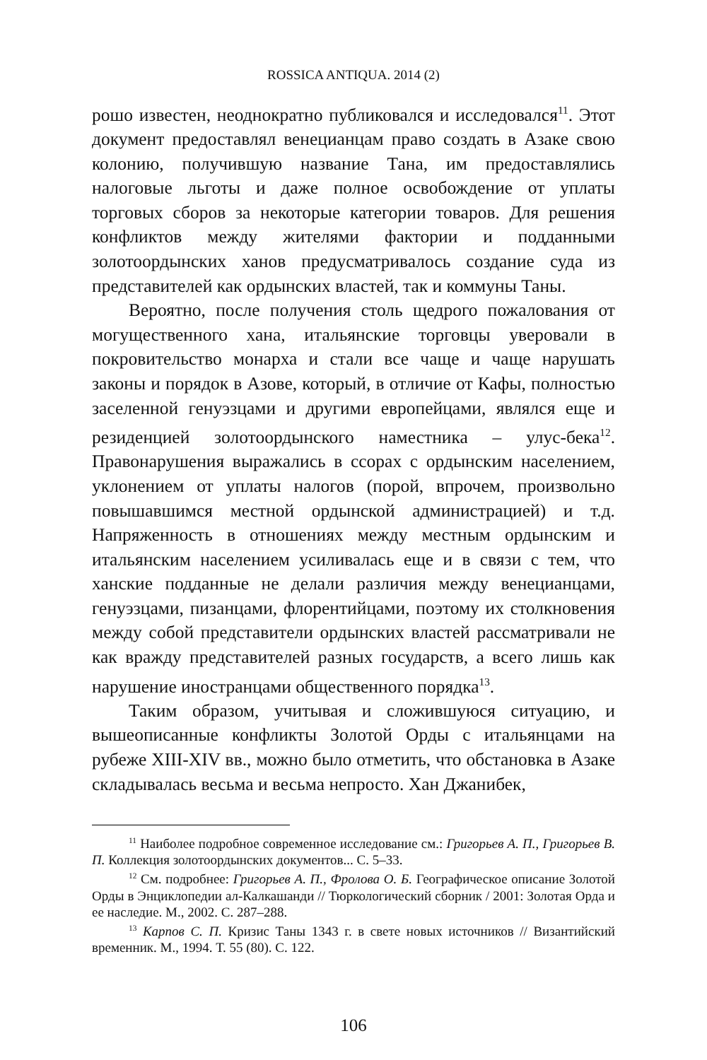ROSSICA ANTIQUA. 2014 (2)
рошо известен, неоднократно публиковался и исследовался<sup>11</sup>. Этот документ предоставлял венецианцам право создать в Азаке свою колонию, получившую название Тана, им предоставлялись налоговые льготы и даже полное освобождение от уплаты торговых сборов за некоторые категории товаров. Для решения конфликтов между жителями фактории и подданными золотоордынских ханов предусматривалось создание суда из представителей как ордынских властей, так и коммуны Таны.
Вероятно, после получения столь щедрого пожалования от могущественного хана, итальянские торговцы уверовали в покровительство монарха и стали все чаще и чаще нарушать законы и порядок в Азове, который, в отличие от Кафы, полностью заселенной генуэзцами и другими европейцами, являлся еще и резиденцией золотоордынского наместника – улус-бека<sup>12</sup>. Правонарушения выражались в ссорах с ордынским населением, уклонением от уплаты налогов (порой, впрочем, произвольно повышавшимся местной ордынской администрацией) и т.д. Напряженность в отношениях между местным ордынским и итальянским населением усиливалась еще и в связи с тем, что ханские подданные не делали различия между венецианцами, генуэзцами, пизанцами, флорентийцами, поэтому их столкновения между собой представители ордынских властей рассматривали не как вражду представителей разных государств, а всего лишь как нарушение иностранцами общественного порядка<sup>13</sup>.
Таким образом, учитывая и сложившуюся ситуацию, и вышеописанные конфликты Золотой Орды с итальянцами на рубеже XIII-XIV вв., можно было отметить, что обстановка в Азаке складывалась весьма и весьма непросто. Хан Джанибек,
<sup>11</sup> Наиболее подробное современное исследование см.: Григорьев А. П., Григорьев В. П. Коллекция золотоордынских документов... С. 5–33.
<sup>12</sup> См. подробнее: Григорьев А. П., Фролова О. Б. Географическое описание Золотой Орды в Энциклопедии ал-Калкашанди // Тюркологический сборник / 2001: Золотая Орда и ее наследие. М., 2002. С. 287–288.
<sup>13</sup> Карпов С. П. Кризис Таны 1343 г. в свете новых источников // Византийский временник. М., 1994. Т. 55 (80). С. 122.
106